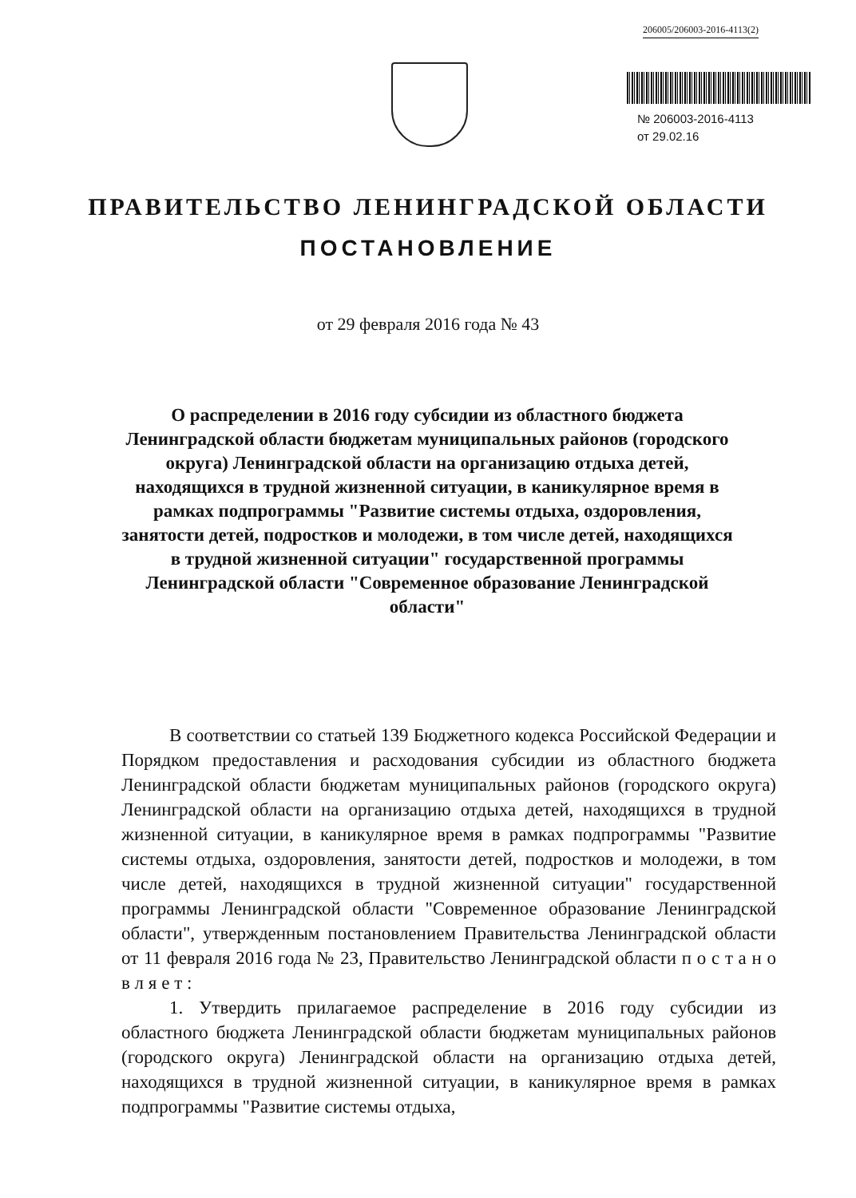206005/206003-2016-4113(2)
№ 206003-2016-4113
от 29.02.16
ПРАВИТЕЛЬСТВО ЛЕНИНГРАДСКОЙ ОБЛАСТИ
ПОСТАНОВЛЕНИЕ
от 29 февраля 2016 года № 43
О распределении в 2016 году субсидии из областного бюджета Ленинградской области бюджетам муниципальных районов (городского округа) Ленинградской области на организацию отдыха детей, находящихся в трудной жизненной ситуации, в каникулярное время в рамках подпрограммы "Развитие системы отдыха, оздоровления, занятости детей, подростков и молодежи, в том числе детей, находящихся в трудной жизненной ситуации" государственной программы Ленинградской области "Современное образование Ленинградской области"
В соответствии со статьей 139 Бюджетного кодекса Российской Федерации и Порядком предоставления и расходования субсидии из областного бюджета Ленинградской области бюджетам муниципальных районов (городского округа) Ленинградской области на организацию отдыха детей, находящихся в трудной жизненной ситуации, в каникулярное время в рамках подпрограммы "Развитие системы отдыха, оздоровления, занятости детей, подростков и молодежи, в том числе детей, находящихся в трудной жизненной ситуации" государственной программы Ленинградской области "Современное образование Ленинградской области", утвержденным постановлением Правительства Ленинградской области от 11 февраля 2016 года № 23, Правительство Ленинградской области п о с т а н о в л я е т :
1. Утвердить прилагаемое распределение в 2016 году субсидии из областного бюджета Ленинградской области бюджетам муниципальных районов (городского округа) Ленинградской области на организацию отдыха детей, находящихся в трудной жизненной ситуации, в каникулярное время в рамках подпрограммы "Развитие системы отдыха,